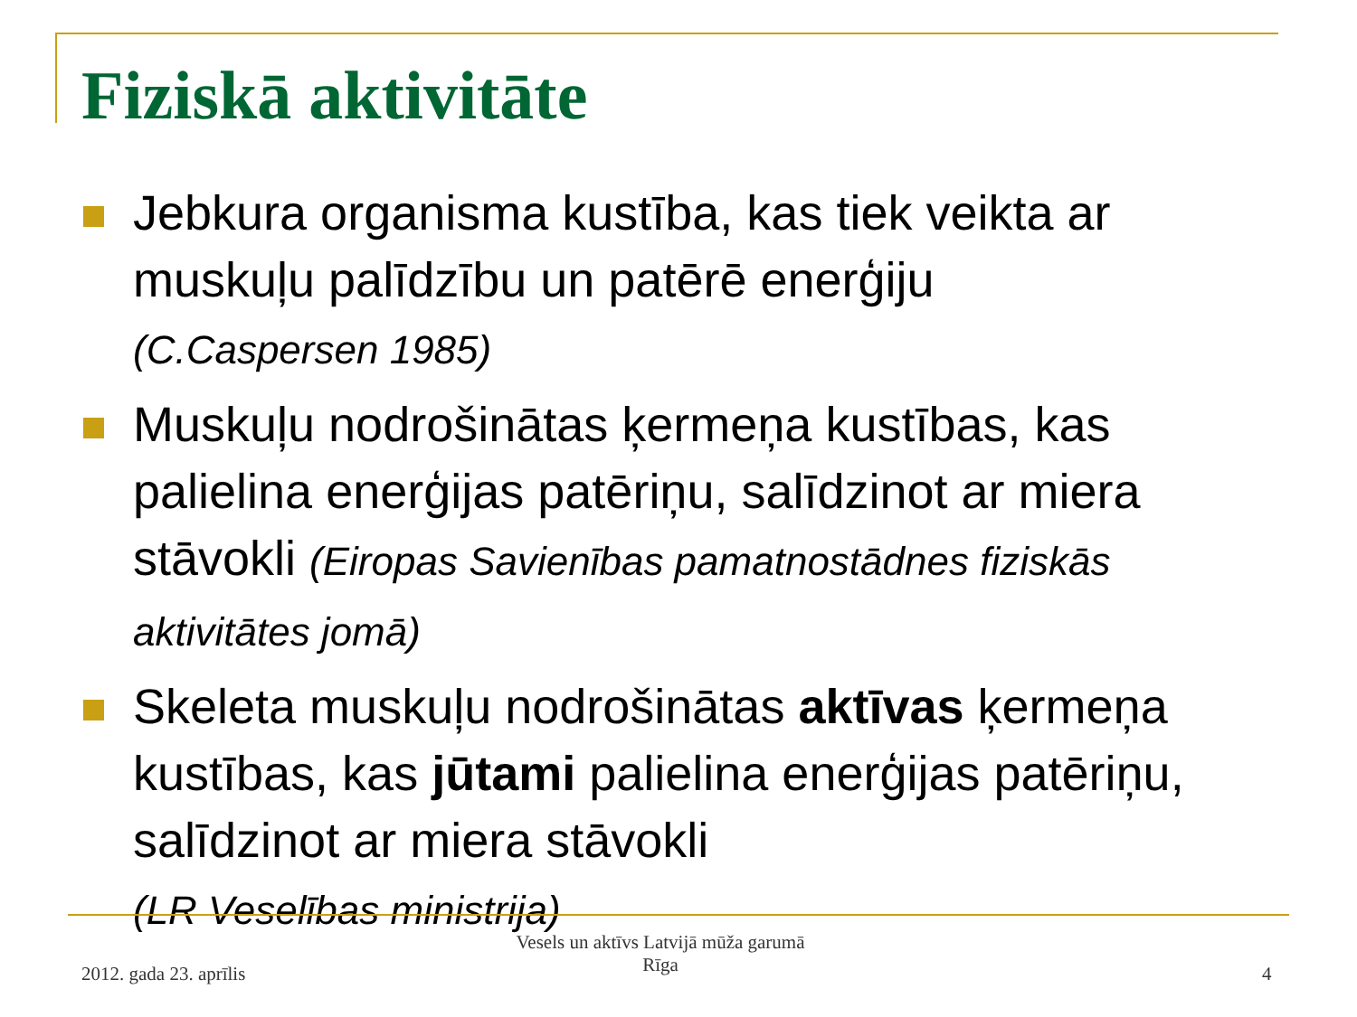Fiziskā aktivitāte
Jebkura organisma kustība, kas tiek veikta ar muskuļu palīdzību un patērē enerģiju
(C.Caspersen 1985)
Muskuļu nodrošinātas ķermeņa kustības, kas palielina enerģijas patēriņu, salīdzinot ar miera stāvokli (Eiropas Savienības pamatnostādnes fiziskās aktivitātes jomā)
Skeleta muskuļu nodrošinātas aktīvas ķermeņa kustības, kas jūtami palielina enerģijas patēriņu, salīdzinot ar miera stāvokli
(LR Veselības ministrija)
2012. gada 23. aprīlis
Vesels un aktīvs Latvijā mūža garumā
Rīga
4